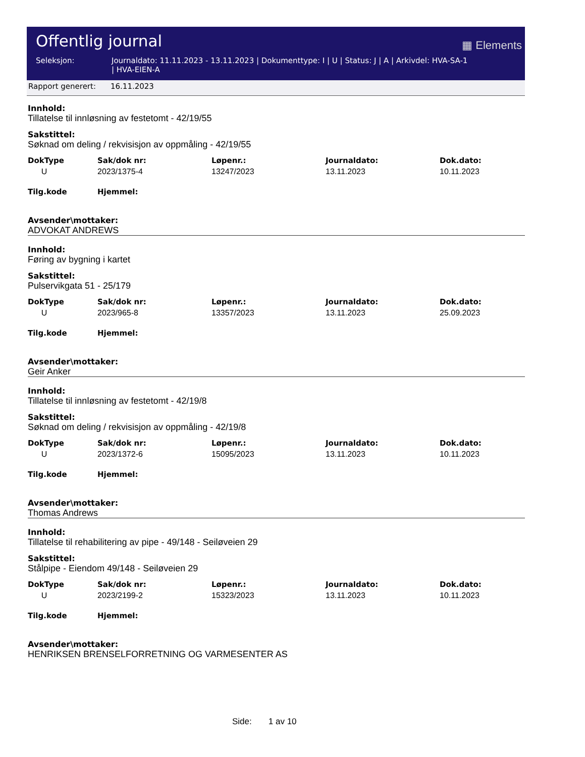Offentlig journal
▦ Elements
Seleksjon: Journaldato: 11.11.2023 - 13.11.2023 | Dokumenttype: I | U | Status: J | A | Arkivdel: HVA-SA-1
| HVA-EIEN-A
Rapport generert: 16.11.2023
Innhold:
Tillatelse til innløsning av festetomt - 42/19/55
Sakstittel:
Søknad om deling / rekvisisjon av oppmåling - 42/19/55
| DokType | Sak/dok nr: | Løpenr.: | Journaldato: | Dok.dato: |
| --- | --- | --- | --- | --- |
| U | 2023/1375-4 | 13247/2023 | 13.11.2023 | 10.11.2023 |
| Tilg.kode | Hjemmel: | | | |
Avsender\mottaker:
ADVOKAT ANDREWS
Innhold:
Føring av bygning i kartet
Sakstittel:
Pulservikgata 51 - 25/179
| DokType | Sak/dok nr: | Løpenr.: | Journaldato: | Dok.dato: |
| --- | --- | --- | --- | --- |
| U | 2023/965-8 | 13357/2023 | 13.11.2023 | 25.09.2023 |
| Tilg.kode | Hjemmel: | | | |
Avsender\mottaker:
Geir Anker
Innhold:
Tillatelse til innløsning av festetomt - 42/19/8
Sakstittel:
Søknad om deling / rekvisisjon av oppmåling - 42/19/8
| DokType | Sak/dok nr: | Løpenr.: | Journaldato: | Dok.dato: |
| --- | --- | --- | --- | --- |
| U | 2023/1372-6 | 15095/2023 | 13.11.2023 | 10.11.2023 |
| Tilg.kode | Hjemmel: | | | |
Avsender\mottaker:
Thomas Andrews
Innhold:
Tillatelse til rehabilitering av pipe - 49/148 - Seiløveien 29
Sakstittel:
Stålpipe - Eiendom 49/148 - Seiløveien 29
| DokType | Sak/dok nr: | Løpenr.: | Journaldato: | Dok.dato: |
| --- | --- | --- | --- | --- |
| U | 2023/2199-2 | 15323/2023 | 13.11.2023 | 10.11.2023 |
| Tilg.kode | Hjemmel: | | | |
Avsender\mottaker:
HENRIKSEN BRENSELFORRETNING OG VARMESENTER AS
Side: 1 av 10